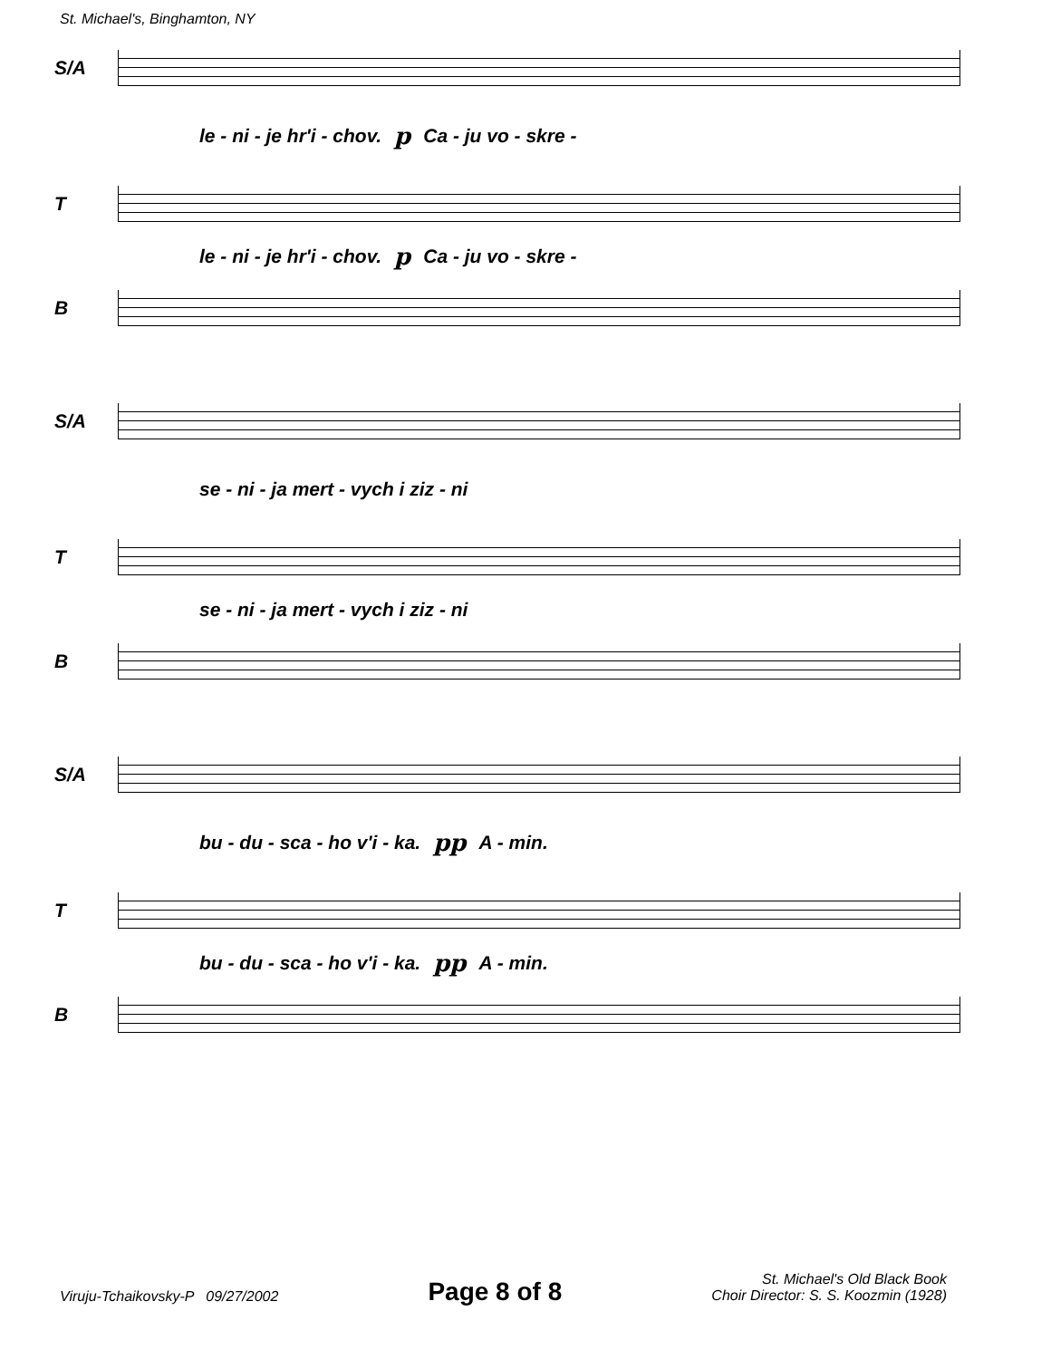St. Michael's, Binghamton, NY
S/A
le - ni - je hr'i - chov. p Ca - ju vo - skre -
T
le - ni - je hr'i - chov. p Ca - ju vo - skre -
B
S/A
se - ni - ja mert - vych i ziz - ni
T
se - ni - ja mert - vych i ziz - ni
B
S/A
bu - du - sca - ho v'i - ka. pp A - min.
T
bu - du - sca - ho v'i - ka. pp A - min.
B
Viruju-Tchaikovsky-P 09/27/2002
Page 8 of 8
St. Michael's Old Black Book
Choir Director: S. S. Koozmin (1928)